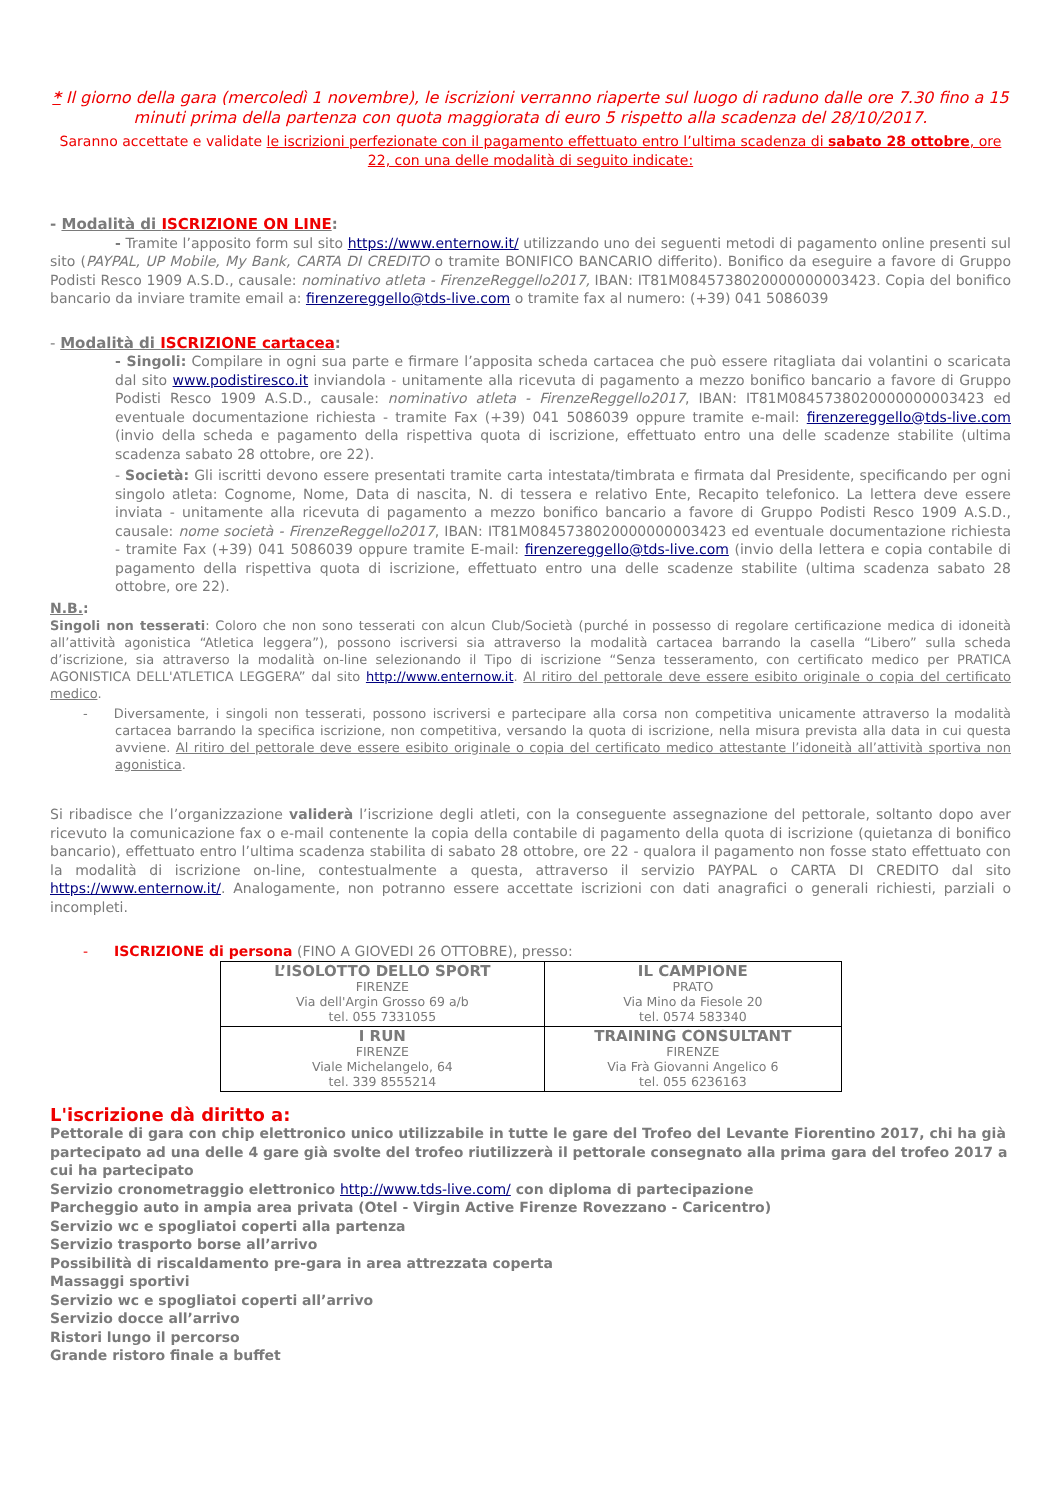* Il giorno della gara (mercoledì 1 novembre), le iscrizioni verranno riaperte sul luogo di raduno dalle ore 7.30 fino a 15 minuti prima della partenza con quota maggiorata di euro 5 rispetto alla scadenza del 28/10/2017.
Saranno accettate e validate le iscrizioni perfezionate con il pagamento effettuato entro l’ultima scadenza di sabato 28 ottobre, ore 22, con una delle modalità di seguito indicate:
- Modalità di ISCRIZIONE ON LINE:
- Tramite l’apposito form sul sito https://www.enternow.it/ utilizzando uno dei seguenti metodi di pagamento online presenti sul sito (PAYPAL, UP Mobile, My Bank, CARTA DI CREDITO o tramite BONIFICO BANCARIO differito). Bonifico da eseguire a favore di Gruppo Podisti Resco 1909 A.S.D., causale: nominativo atleta - FirenzeReggello2017, IBAN: IT81M0845738020000000003423. Copia del bonifico bancario da inviare tramite email a: firenzereggello@tds-live.com o tramite fax al numero: (+39) 041 5086039
- Modalità di ISCRIZIONE cartacea:
- Singoli: Compilare in ogni sua parte e firmare l’apposita scheda cartacea che può essere ritagliata dai volantini o scaricata dal sito www.podistiresco.it inviandola - unitamente alla ricevuta di pagamento a mezzo bonifico bancario a favore di Gruppo Podisti Resco 1909 A.S.D., causale: nominativo atleta - FirenzeReggello2017, IBAN: IT81M0845738020000000003423 ed eventuale documentazione richiesta - tramite Fax (+39) 041 5086039 oppure tramite e-mail: firenzereggello@tds-live.com (invio della scheda e pagamento della rispettiva quota di iscrizione, effettuato entro una delle scadenze stabilite (ultima scadenza sabato 28 ottobre, ore 22).
- Società: Gli iscritti devono essere presentati tramite carta intestata/timbrata e firmata dal Presidente, specificando per ogni singolo atleta: Cognome, Nome, Data di nascita, N. di tessera e relativo Ente, Recapito telefonico. La lettera deve essere inviata - unitamente alla ricevuta di pagamento a mezzo bonifico bancario a favore di Gruppo Podisti Resco 1909 A.S.D., causale: nome società - FirenzeReggello2017, IBAN: IT81M0845738020000000003423 ed eventuale documentazione richiesta - tramite Fax (+39) 041 5086039 oppure tramite E-mail: firenzereggello@tds-live.com (invio della lettera e copia contabile di pagamento della rispettiva quota di iscrizione, effettuato entro una delle scadenze stabilite (ultima scadenza sabato 28 ottobre, ore 22).
N.B.:
Singoli non tesserati: Coloro che non sono tesserati con alcun Club/Società (purché in possesso di regolare certificazione medica di idoneità all’attività agonistica “Atletica leggera”), possono iscriversi sia attraverso la modalità cartacea barrando la casella “Libero” sulla scheda d’iscrizione, sia attraverso la modalità on-line selezionando il Tipo di iscrizione “Senza tesseramento, con certificato medico per PRATICA AGONISTICA DELL'ATLETICA LEGGERA” dal sito http://www.enternow.it. Al ritiro del pettorale deve essere esibito originale o copia del certificato medico.
- Diversamente, i singoli non tesserati, possono iscriversi e partecipare alla corsa non competitiva unicamente attraverso la modalità cartacea barrando la specifica iscrizione, non competitiva, versando la quota di iscrizione, nella misura prevista alla data in cui questa avviene. Al ritiro del pettorale deve essere esibito originale o copia del certificato medico attestante l’idoneità all’attività sportiva non agonistica.
Si ribadisce che l’organizzazione validerà l’iscrizione degli atleti, con la conseguente assegnazione del pettorale, soltanto dopo aver ricevuto la comunicazione fax o e-mail contenente la copia della contabile di pagamento della quota di iscrizione (quietanza di bonifico bancario), effettuato entro l’ultima scadenza stabilita di sabato 28 ottobre, ore 22 - qualora il pagamento non fosse stato effettuato con la modalità di iscrizione on-line, contestualmente a questa, attraverso il servizio PAYPAL o CARTA DI CREDITO dal sito https://www.enternow.it/. Analogamente, non potranno essere accettate iscrizioni con dati anagrafici o generali richiesti, parziali o incompleti.
- ISCRIZIONE di persona (FINO A GIOVEDI 26 OTTOBRE), presso:
| L’ISOLOTTO DELLO SPORT FIRENZE Via dell'Argin Grosso 69 a/b tel. 055 7331055 | IL CAMPIONE PRATO Via Mino da Fiesole 20 tel. 0574 583340 |
| I RUN FIRENZE Viale Michelangelo, 64 tel. 339 8555214 | TRAINING CONSULTANT FIRENZE Via Frà Giovanni Angelico 6 tel. 055 6236163 |
L'iscrizione dà diritto a:
Pettorale di gara con chip elettronico unico utilizzabile in tutte le gare del Trofeo del Levante Fiorentino 2017, chi ha già partecipato ad una delle 4 gare già svolte del trofeo riutilizzerà il pettorale consegnato alla prima gara del trofeo 2017 a cui ha partecipato
Servizio cronometraggio elettronico http://www.tds-live.com/ con diploma di partecipazione
Parcheggio auto in ampia area privata (Otel - Virgin Active Firenze Rovezzano - Caricentro)
Servizio wc e spogliatoi coperti alla partenza
Servizio trasporto borse all’arrivo
Possibilità di riscaldamento pre-gara in area attrezzata coperta
Massaggi sportivi
Servizio wc e spogliatoi coperti all’arrivo
Servizio docce all’arrivo
Ristori lungo il percorso
Grande ristoro finale a buffet